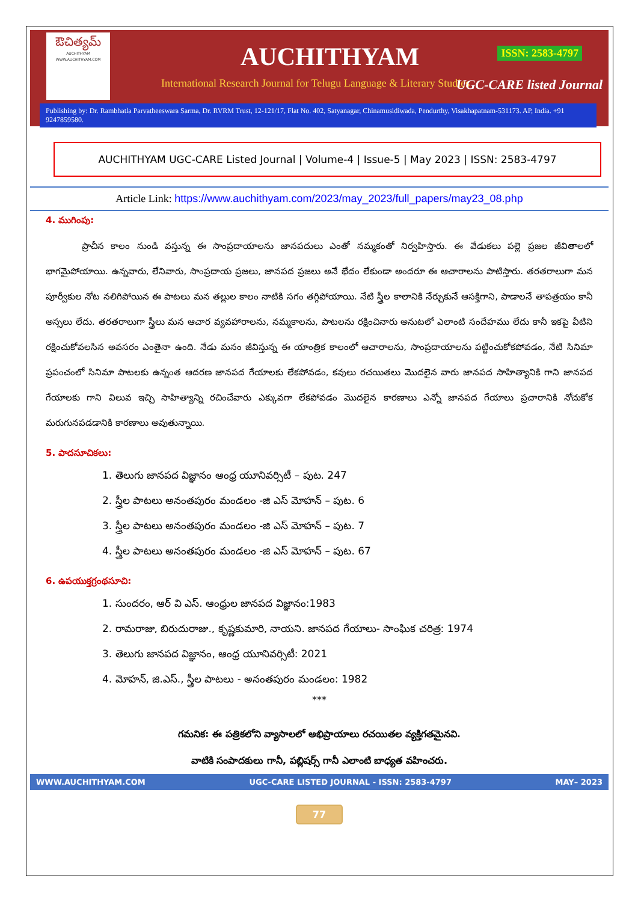ఔచిత్యమ్
AUCHITHYAM
WWW.AUCHITHYAM.COM
AUCHITHYAM ISSN: 2583-4797
International Research Journal for Telugu Language & Literary Studies
UGC-CARE listed Journal
Publishing by: Dr. Rambhatla Parvatheeswara Sarma, Dr. RVRM Trust, 12-121/17, Flat No. 402, Satyanagar, Chinamusidiwada, Pendurthy, Visakhapatnam-531173. AP, India. +91 9247859580.
AUCHITHYAM UGC-CARE Listed Journal | Volume-4 | Issue-5 | May 2023 | ISSN: 2583-4797
Article Link: https://www.auchithyam.com/2023/may_2023/full_papers/may23_08.php
4. ముగింపు:
ప్రాచీన కాలం నుండి వస్తున్న ఈ సాంప్రదాయాలను జానపదులు ఎంతో నమ్మకంతో నిర్వహిస్తారు. ఈ వేడుకలు పల్లె ప్రజల జీవితాలలో భాగమైపోయాయి. ఉన్నవారు, లేనివారు, సాంప్రదాయ ప్రజలు, జానపద ప్రజలు అనే భేదం లేకుండా అందరూ ఈ ఆచారాలను పాటిస్తారు. తరతరాలుగా మన పూర్వీకుల నోట నలిగిపోయిన ఈ పాటలు మన తల్లుల కాలం నాటికి సగం తగ్గిపోయాయి. నేటి స్త్రీల కాలానికి నేర్చుకునే ఆసక్తిగాని, పాడాలనే తాపత్రయం కానీ అస్సలు లేదు. తరతరాలుగా స్త్రీలు మన ఆచార వ్యవహారాలను, నమ్మకాలను, పాటలను రక్షించినారు అనుటలో ఎలాంటి సందేహము లేదు కానీ ఇకపై వీటిని రక్షించుకోవలసిన అవసరం ఎంతైనా ఉంది. నేడు మనం జీవిస్తున్న ఈ యాంత్రిక కాలంలో ఆచారాలను, సాంప్రదాయాలను పట్టించుకోకపోవడం, నేటి సినిమా ప్రపంచంలో సినిమా పాటలకు ఉన్నంత ఆదరణ జానపద గేయాలకు లేకపోవడం, కవులు రచయితలు మొదలైన వారు జానపద సాహిత్యానికి గాని జానపద గేయాలకు గాని విలువ ఇచ్చి సాహిత్యాన్ని రచించేవారు ఎక్కువగా లేకపోవడం మొదలైన కారణాలు ఎన్నో జానపద గేయాలు ప్రచారానికి నోచుకోక మరుగునపడడానికి కారణాలు అవుతున్నాయి.
5. పాదసూచికలు:
1. తెలుగు జానపద విజ్ఞానం ఆంధ్ర యూనివర్సిటీ – పుట. 247
2. స్త్రీల పాటలు అనంతపురం మండలం -జి ఎస్ మోహన్ – పుట. 6
3. స్త్రీల పాటలు అనంతపురం మండలం -జి ఎస్ మోహన్ – పుట. 7
4. స్త్రీల పాటలు అనంతపురం మండలం -జి ఎస్ మోహన్ – పుట. 67
6. ఉపయుక్తగ్రంథసూచి:
1. సుందరం, ఆర్ వి ఎస్. ఆంధ్రుల జానపద విజ్ఞానం:1983
2. రామరాజు, బిరుదురాజు., కృష్ణకుమారి, నాయని. జానపద గేయాలు- సాంఘిక చరిత్ర: 1974
3. తెలుగు జానపద విజ్ఞానం, ఆంధ్ర యూనివర్సిటీ: 2021
4. మోహన్, జి.ఎస్., స్త్రీల పాటలు - అనంతపురం మండలం: 1982
***
గమనిక: ఈ పత్రికలోని వ్యాసాలలో అభిప్రాయాలు రచయితల వ్యక్తిగతమైనవి.
వాటికి సంపాదకులు గానీ, పబ్లిషర్స్ గానీ ఎలాంటి బాధ్యత వహించరు.
WWW.AUCHITHYAM.COM UGC-CARE LISTED JOURNAL - ISSN: 2583-4797 MAY– 2023
77